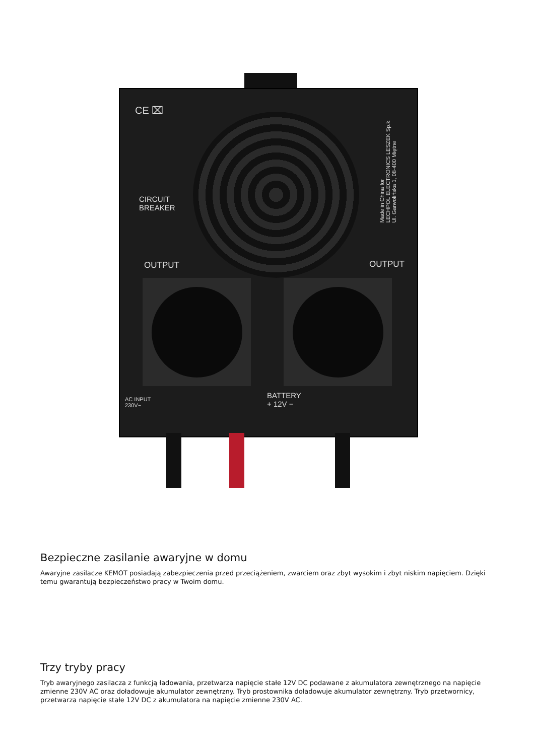CE ⌧
CIRCUIT
BREAKER
OUTPUT OUTPUT
AC INPUT
230V~
BATTERY
+ 12V −
Made in China for
LECHPOL ELECTRONICS LESZEK Sp.k.
Ul. Garwolińska 1, 08-400 Miętne
Bezpieczne zasilanie awaryjne w domu
Awaryjne zasilacze KEMOT posiadają zabezpieczenia przed przeciążeniem, zwarciem oraz zbyt wysokim i zbyt niskim napięciem. Dzięki temu gwarantują bezpieczeństwo pracy w Twoim domu.
Trzy tryby pracy
Tryb awaryjnego zasilacza z funkcją ładowania, przetwarza napięcie stałe 12V DC podawane z akumulatora zewnętrznego na napięcie zmienne 230V AC oraz doładowuje akumulator zewnętrzny. Tryb prostownika doładowuje akumulator zewnętrzny. Tryb przetwornicy, przetwarza napięcie stałe 12V DC z akumulatora na napięcie zmienne 230V AC.